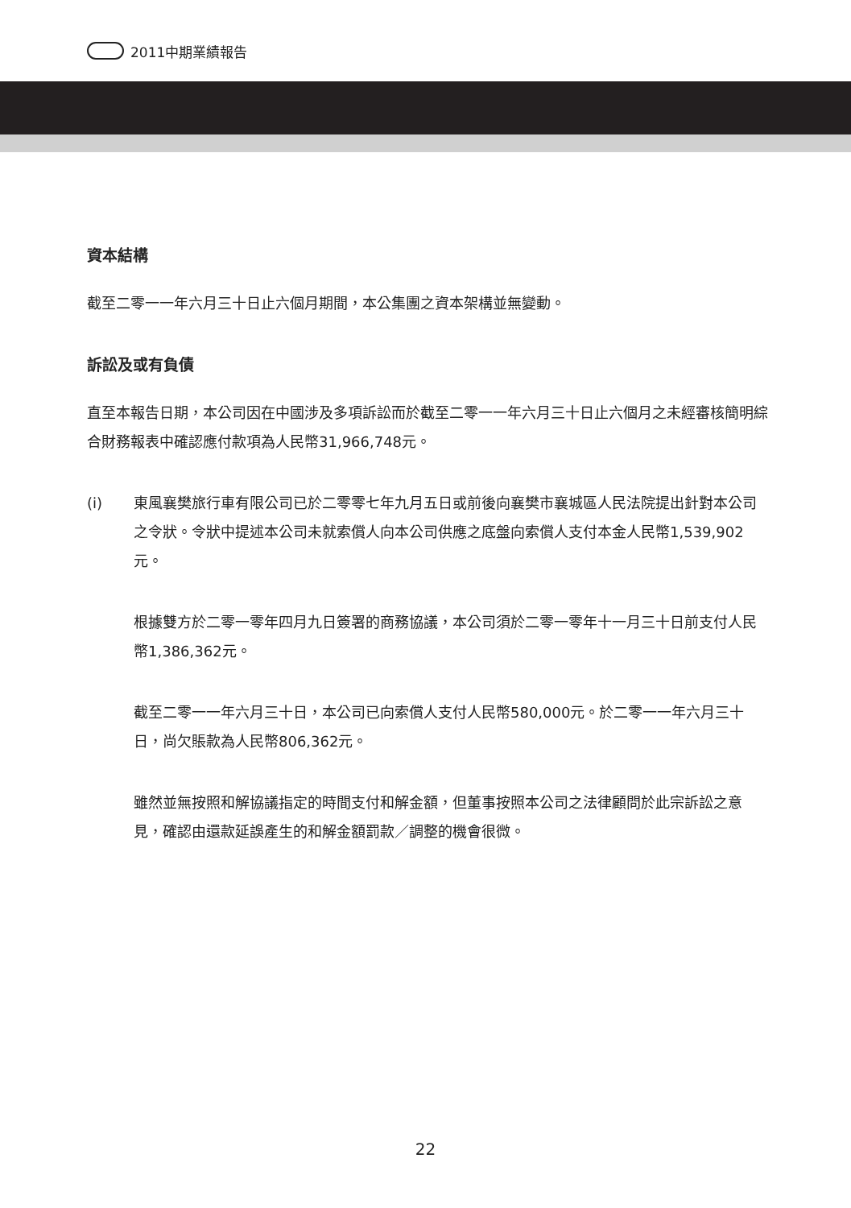2011中期業績報告
資本結構
截至二零一一年六月三十日止六個月期間，本公集團之資本架構並無變動。
訴訟及或有負債
直至本報告日期，本公司因在中國涉及多項訴訟而於截至二零一一年六月三十日止六個月之未經審核簡明綜合財務報表中確認應付款項為人民幣31,966,748元。
(i) 東風襄樊旅行車有限公司已於二零零七年九月五日或前後向襄樊市襄城區人民法院提出針對本公司之令狀。令狀中提述本公司未就索償人向本公司供應之底盤向索償人支付本金人民幣1,539,902元。
根據雙方於二零一零年四月九日簽署的商務協議，本公司須於二零一零年十一月三十日前支付人民幣1,386,362元。
截至二零一一年六月三十日，本公司已向索償人支付人民幣580,000元。於二零一一年六月三十日，尚欠賬款為人民幣806,362元。
雖然並無按照和解協議指定的時間支付和解金額，但董事按照本公司之法律顧問於此宗訴訟之意見，確認由還款延誤產生的和解金額罰款／調整的機會很微。
22